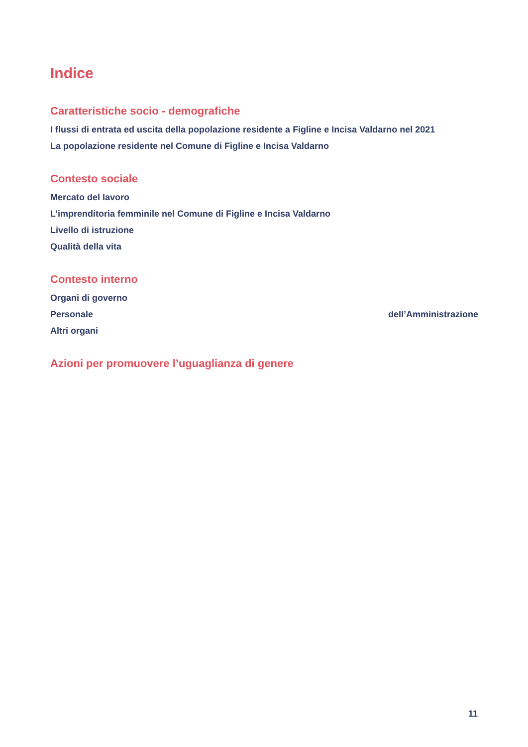Indice
Caratteristiche socio - demografiche
I flussi di entrata ed uscita della popolazione residente a Figline e Incisa Valdarno nel 2021
La popolazione residente nel Comune di Figline e Incisa Valdarno
Contesto sociale
Mercato del lavoro
L’imprenditoria femminile nel Comune di Figline e Incisa Valdarno
Livello di istruzione
Qualità della vita
Contesto interno
Organi di governo
Personale dell’Amministrazione
Altri organi
Azioni per promuovere l’uguaglianza di genere
11